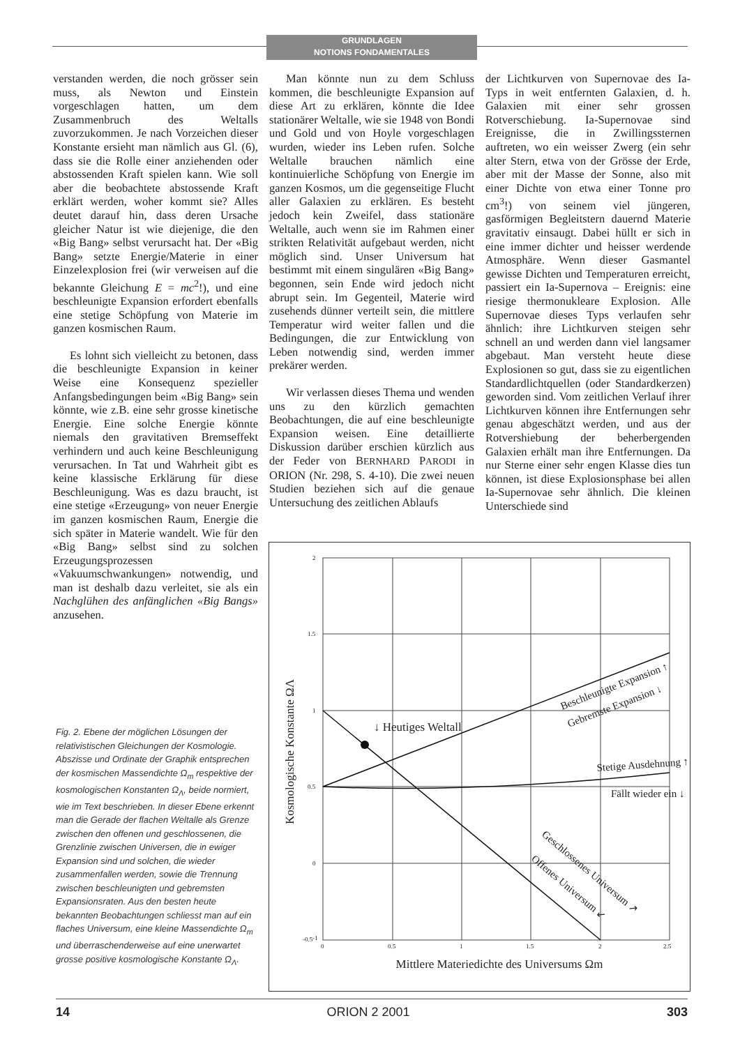GRUNDLAGEN
NOTIONS FONDAMENTALES
verstanden werden, die noch grösser sein muss, als Newton und Einstein vorgeschlagen hatten, um dem Zusammenbruch des Weltalls zuvorzukommen. Je nach Vorzeichen dieser Konstante ersieht man nämlich aus Gl. (6), dass sie die Rolle einer anziehenden oder abstossenden Kraft spielen kann. Wie soll aber die beobachtete abstossende Kraft erklärt werden, woher kommt sie? Alles deutet darauf hin, dass deren Ursache gleicher Natur ist wie diejenige, die den «Big Bang» selbst verursacht hat. Der «Big Bang» setzte Energie/Materie in einer Einzelexplosion frei (wir verweisen auf die bekannte Gleichung E = mc<sup>2</sup>!), und eine beschleunigte Expansion erfordert ebenfalls eine stetige Schöpfung von Materie im ganzen kosmischen Raum.
Es lohnt sich vielleicht zu betonen, dass die beschleunigte Expansion in keiner Weise eine Konsequenz spezieller Anfangsbedingungen beim «Big Bang» sein könnte, wie z.B. eine sehr grosse kinetische Energie. Eine solche Energie könnte niemals den gravitativen Bremseffekt verhindern und auch keine Beschleunigung verursachen. In Tat und Wahrheit gibt es keine klassische Erklärung für diese Beschleunigung. Was es dazu braucht, ist eine stetige «Erzeugung» von neuer Energie im ganzen kosmischen Raum, Energie die sich später in Materie wandelt. Wie für den «Big Bang» selbst sind zu solchen Erzeugungsprozessen «Vakuumschwankungen» notwendig, und man ist deshalb dazu verleitet, sie als ein Nachglühen des anfänglichen «Big Bangs» anzusehen.
Man könnte nun zu dem Schluss kommen, die beschleunigte Expansion auf diese Art zu erklären, könnte die Idee stationärer Weltalle, wie sie 1948 von Bondi und Gold und von Hoyle vorgeschlagen wurden, wieder ins Leben rufen. Solche Weltalle brauchen nämlich eine kontinuierliche Schöpfung von Energie im ganzen Kosmos, um die gegenseitige Flucht aller Galaxien zu erklären. Es besteht jedoch kein Zweifel, dass stationäre Weltalle, auch wenn sie im Rahmen einer strikten Relativität aufgebaut werden, nicht möglich sind. Unser Universum hat bestimmt mit einem singulären «Big Bang» begonnen, sein Ende wird jedoch nicht abrupt sein. Im Gegenteil, Materie wird zusehends dünner verteilt sein, die mittlere Temperatur wird weiter fallen und die Bedingungen, die zur Entwicklung von Leben notwendig sind, werden immer prekärer werden.
Wir verlassen dieses Thema und wenden uns zu den kürzlich gemachten Beobachtungen, die auf eine beschleunigte Expansion weisen. Eine detaillierte Diskussion darüber erschien kürzlich aus der Feder von BERNHARD PARODI in ORION (Nr. 298, S. 4-10). Die zwei neuen Studien beziehen sich auf die genaue Untersuchung des zeitlichen Ablaufs
der Lichtkurven von Supernovae des Ia-Typs in weit entfernten Galaxien, d. h. Galaxien mit einer sehr grossen Rotverschiebung. Ia-Supernovae sind Ereignisse, die in Zwillingssternen auftreten, wo ein weisser Zwerg (ein sehr alter Stern, etwa von der Grösse der Erde, aber mit der Masse der Sonne, also mit einer Dichte von etwa einer Tonne pro cm<sup>3</sup>!) von seinem viel jüngeren, gasförmigen Begleitstern dauernd Materie gravitativ einsaugt. Dabei hüllt er sich in eine immer dichter und heisser werdende Atmosphäre. Wenn dieser Gasmantel gewisse Dichten und Temperaturen erreicht, passiert ein Ia-Supernova – Ereignis: eine riesige thermonukleare Explosion. Alle Supernovae dieses Typs verlaufen sehr ähnlich: ihre Lichtkurven steigen sehr schnell an und werden dann viel langsamer abgebaut. Man versteht heute diese Explosionen so gut, dass sie zu eigentlichen Standardlichtquellen (oder Standardkerzen) geworden sind. Vom zeitlichen Verlauf ihrer Lichtkurven können ihre Entfernungen sehr genau abgeschätzt werden, und aus der Rotvershiebung der beherbergenden Galaxien erhält man ihre Entfernungen. Da nur Sterne einer sehr engen Klasse dies tun können, ist diese Explosionsphase bei allen Ia-Supernovae sehr ähnlich. Die kleinen Unterschiede sind
Fig. 2. Ebene der möglichen Lösungen der relativistischen Gleichungen der Kosmologie. Abszisse und Ordinate der Graphik entsprechen der kosmischen Massendichte Ω<sub>m</sub> respektive der kosmologischen Konstanten Ω<sub>Λ</sub>, beide normiert, wie im Text beschrieben. In dieser Ebene erkennt man die Gerade der flachen Weltalle als Grenze zwischen den offenen und geschlossenen, die Grenzlinie zwischen Universen, die in ewiger Expansion sind und solchen, die wieder zusammenfallen werden, sowie die Trennung zwischen beschleunigten und gebremsten Expansionsraten. Aus den besten heute bekannten Beobachtungen schliesst man auf ein flaches Universum, eine kleine Massendichte Ω<sub>m</sub> und überraschenderweise auf eine unerwartet grosse positive kosmologische Konstante Ω<sub>Λ</sub>.
2
1.5
1
0.5
0
-0.5
-1
0
0.5
1
1.5
2
2.5
↓ Heutiges Weltall
Beschleunigte Expansion ↑
Gebremste Expansion ↓
Stetige Ausdehnung ↑
Fällt wieder ein ↓
Geschlossenes Universum ↗
Offenes Universum ↙
Mittlere Materiedichte des Universums Ωm
Kosmologische Konstante ΩΛ
14 ORION 2 2001 303